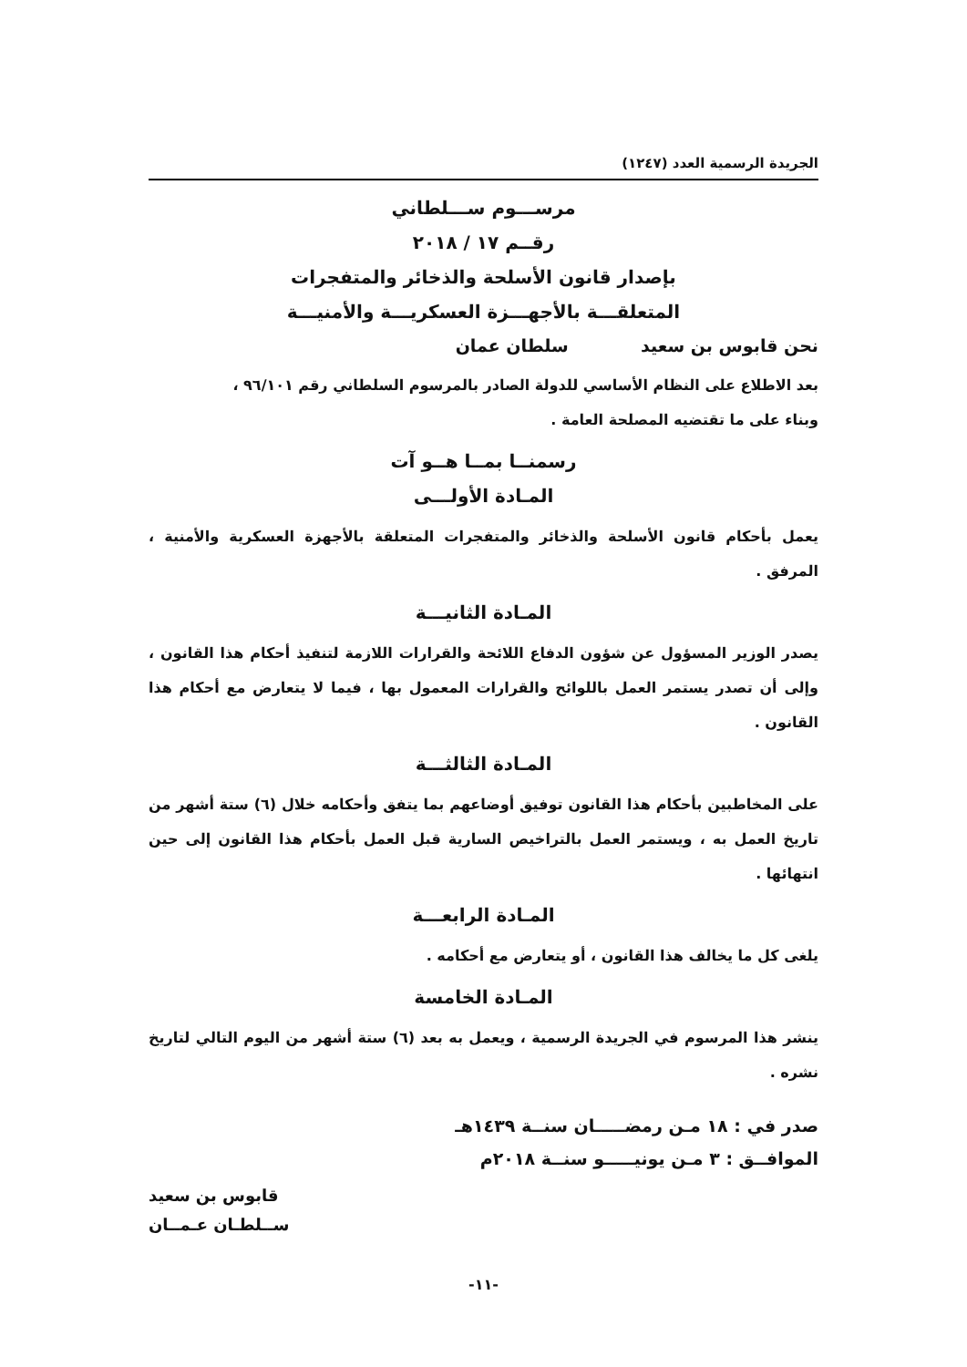الجريدة الرسمية العدد (١٢٤٧)
مرســـوم ســـلطاني
رقــم ١٧ / ٢٠١٨
بإصدار قانون الأسلحة والذخائر والمتفجرات
المتعلقـــة بالأجهـــزة العسكريـــة والأمنيـــة
نحن قابوس بن سعيد سلطان عمان
بعد الاطلاع على النظام الأساسي للدولة الصادر بالمرسوم السلطاني رقم ٩٦/١٠١ ،
وبناء على ما تقتضيه المصلحة العامة .
رسمنــا بمــا هــو آت
المـادة الأولـــى
يعمل بأحكام قانون الأسلحة والذخائر والمتفجرات المتعلقة بالأجهزة العسكرية والأمنية ، المرفق .
المـادة الثانيـــة
يصدر الوزير المسؤول عن شؤون الدفاع اللائحة والقرارات اللازمة لتنفيذ أحكام هذا القانون ، وإلى أن تصدر يستمر العمل باللوائح والقرارات المعمول بها ، فيما لا يتعارض مع أحكام هذا القانون .
المـادة الثالثـــة
على المخاطبين بأحكام هذا القانون توفيق أوضاعهم بما يتفق وأحكامه خلال (٦) ستة أشهر من تاريخ العمل به ، ويستمر العمل بالتراخيص السارية قبل العمل بأحكام هذا القانون إلى حين انتهائها .
المـادة الرابعـــة
يلغى كل ما يخالف هذا القانون ، أو يتعارض مع أحكامه .
المـادة الخامسة
ينشر هذا المرسوم في الجريدة الرسمية ، ويعمل به بعد (٦) ستة أشهر من اليوم التالي لتاريخ نشره .
صدر في : ١٨ مـن رمضـــــان سنــة ١٤٣٩هـ
الموافــق : ٣ مـن يونيـــــو سنــة ٢٠١٨م
قابوس بن سعيد
ســلطـان عـمــان
-١١-